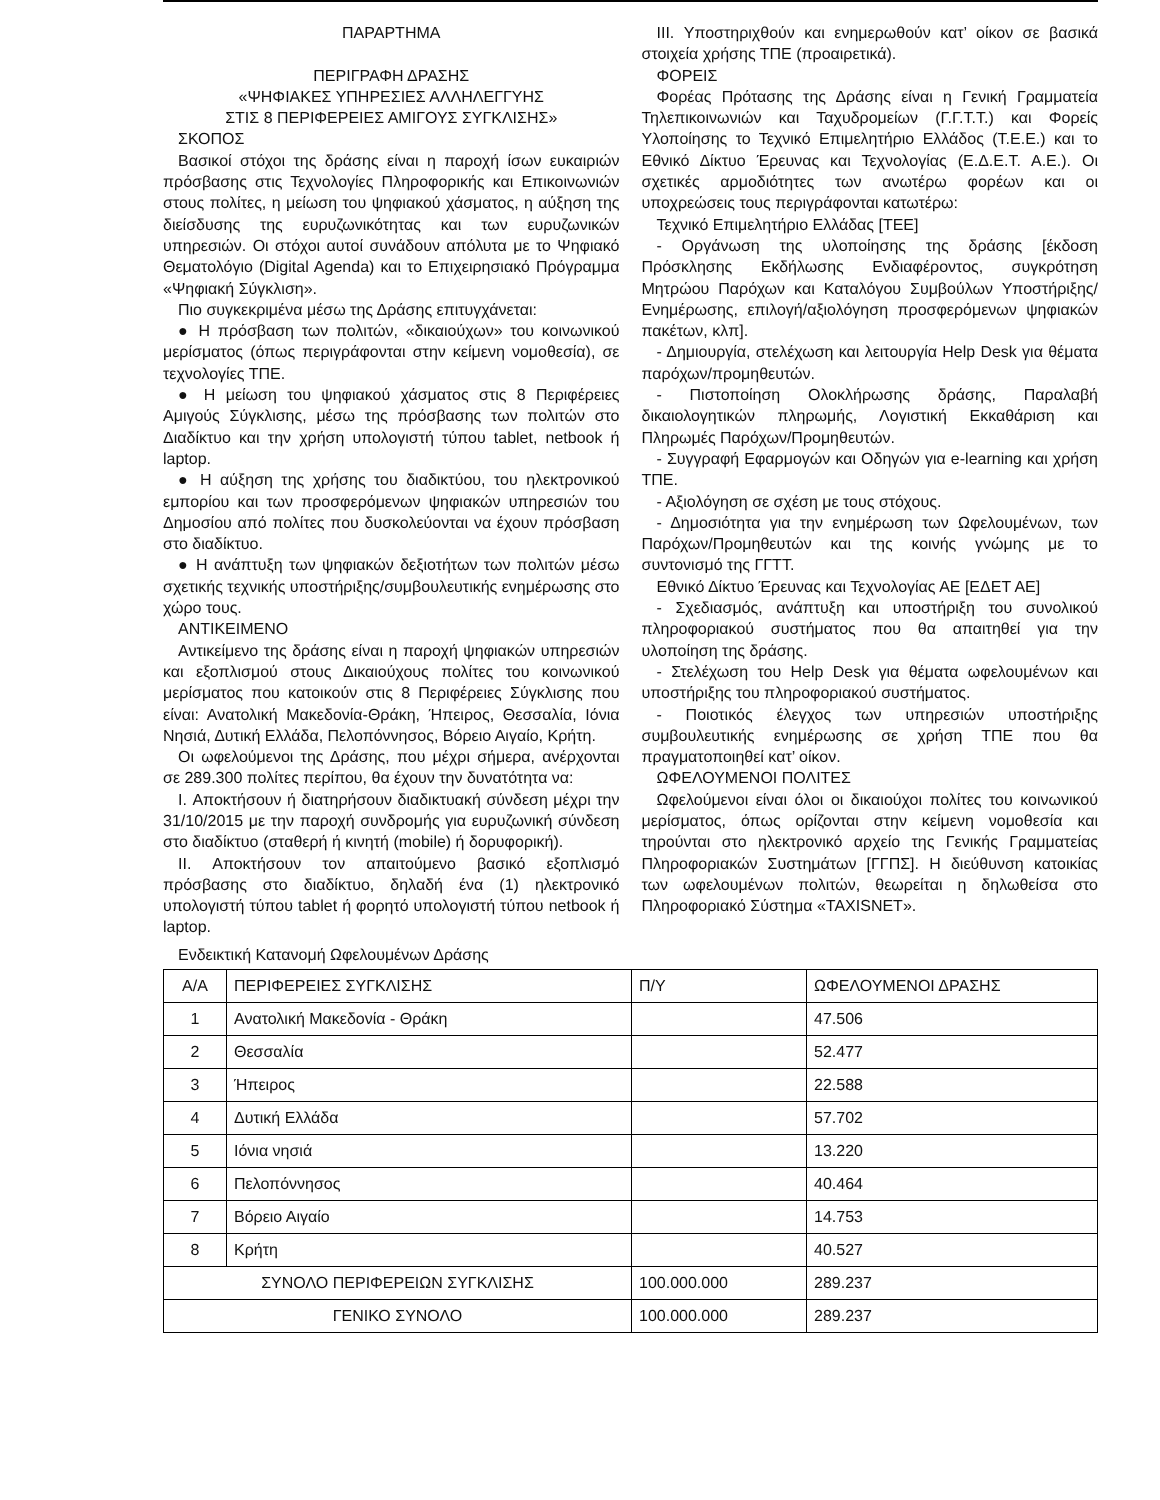ΠΑΡΑΡΤΗΜΑ
ΠΕΡΙΓΡΑΦΗ ΔΡΑΣΗΣ
«ΨΗΦΙΑΚΕΣ ΥΠΗΡΕΣΙΕΣ ΑΛΛΗΛΕΓΓΥΗΣ
ΣΤΙΣ 8 ΠΕΡΙΦΕΡΕΙΕΣ ΑΜΙΓΟΥΣ ΣΥΓΚΛΙΣΗΣ»
ΣΚΟΠΟΣ
Βασικοί στόχοι της δράσης είναι η παροχή ίσων ευκαιριών πρόσβασης στις Τεχνολογίες Πληροφορικής και Επικοινωνιών στους πολίτες, η μείωση του ψηφιακού χάσματος, η αύξηση της διείσδυσης της ευρυζωνικότητας και των ευρυζωνικών υπηρεσιών. Οι στόχοι αυτοί συνάδουν απόλυτα με το Ψηφιακό Θεματολόγιο (Digital Agenda) και το Επιχειρησιακό Πρόγραμμα «Ψηφιακή Σύγκλιση».
Πιο συγκεκριμένα μέσω της Δράσης επιτυγχάνεται:
● Η πρόσβαση των πολιτών, «δικαιούχων» του κοινωνικού μερίσματος (όπως περιγράφονται στην κείμενη νομοθεσία), σε τεχνολογίες ΤΠΕ.
● Η μείωση του ψηφιακού χάσματος στις 8 Περιφέρειες Αμιγούς Σύγκλισης, μέσω της πρόσβασης των πολιτών στο Διαδίκτυο και την χρήση υπολογιστή τύπου tablet, netbook ή laptop.
● Η αύξηση της χρήσης του διαδικτύου, του ηλεκτρονικού εμπορίου και των προσφερόμενων ψηφιακών υπηρεσιών του Δημοσίου από πολίτες που δυσκολεύονται να έχουν πρόσβαση στο διαδίκτυο.
● Η ανάπτυξη των ψηφιακών δεξιοτήτων των πολιτών μέσω σχετικής τεχνικής υποστήριξης/συμβουλευτικής ενημέρωσης στο χώρο τους.
ΑΝΤΙΚΕΙΜΕΝΟ
Αντικείμενο της δράσης είναι η παροχή ψηφιακών υπηρεσιών και εξοπλισμού στους Δικαιούχους πολίτες του κοινωνικού μερίσματος που κατοικούν στις 8 Περιφέρειες Σύγκλισης που είναι: Ανατολική Μακεδονία-Θράκη, Ήπειρος, Θεσσαλία, Ιόνια Νησιά, Δυτική Ελλάδα, Πελοπόννησος, Βόρειο Αιγαίο, Κρήτη.
Οι ωφελούμενοι της Δράσης, που μέχρι σήμερα, ανέρχονται σε 289.300 πολίτες περίπου, θα έχουν την δυνατότητα να:
I. Αποκτήσουν ή διατηρήσουν διαδικτυακή σύνδεση μέχρι την 31/10/2015 με την παροχή συνδρομής για ευρυζωνική σύνδεση στο διαδίκτυο (σταθερή ή κινητή (mobile) ή δορυφορική).
II. Αποκτήσουν τον απαιτούμενο βασικό εξοπλισμό πρόσβασης στο διαδίκτυο, δηλαδή ένα (1) ηλεκτρονικό υπολογιστή τύπου tablet ή φορητό υπολογιστή τύπου netbook ή laptop.
III. Υποστηριχθούν και ενημερωθούν κατ’ οίκον σε βασικά στοιχεία χρήσης ΤΠΕ (προαιρετικά).
ΦΟΡΕΙΣ
Φορέας Πρότασης της Δράσης είναι η Γενική Γραμματεία Τηλεπικοινωνιών και Ταχυδρομείων (Γ.Γ.Τ.Τ.) και Φορείς Υλοποίησης το Τεχνικό Επιμελητήριο Ελλάδος (Τ.Ε.Ε.) και το Εθνικό Δίκτυο Έρευνας και Τεχνολογίας (Ε.Δ.Ε.Τ. Α.Ε.). Οι σχετικές αρμοδιότητες των ανωτέρω φορέων και οι υποχρεώσεις τους περιγράφονται κατωτέρω:
Τεχνικό Επιμελητήριο Ελλάδας [ΤΕΕ]
- Οργάνωση της υλοποίησης της δράσης [έκδοση Πρόσκλησης Εκδήλωσης Ενδιαφέροντος, συγκρότηση Μητρώου Παρόχων και Καταλόγου Συμβούλων Υποστήριξης/Ενημέρωσης, επιλογή/αξιολόγηση προσφερόμενων ψηφιακών πακέτων, κλπ].
- Δημιουργία, στελέχωση και λειτουργία Help Desk για θέματα παρόχων/προμηθευτών.
- Πιστοποίηση Ολοκλήρωσης δράσης, Παραλαβή δικαιολογητικών πληρωμής, Λογιστική Εκκαθάριση και Πληρωμές Παρόχων/Προμηθευτών.
- Συγγραφή Εφαρμογών και Οδηγών για e-learning και χρήση ΤΠΕ.
- Αξιολόγηση σε σχέση με τους στόχους.
- Δημοσιότητα για την ενημέρωση των Ωφελουμένων, των Παρόχων/Προμηθευτών και της κοινής γνώμης με το συντονισμό της ΓΓΤΤ.
Εθνικό Δίκτυο Έρευνας και Τεχνολογίας ΑΕ [ΕΔΕΤ ΑΕ]
- Σχεδιασμός, ανάπτυξη και υποστήριξη του συνολικού πληροφοριακού συστήματος που θα απαιτηθεί για την υλοποίηση της δράσης.
- Στελέχωση του Help Desk για θέματα ωφελουμένων και υποστήριξης του πληροφοριακού συστήματος.
- Ποιοτικός έλεγχος των υπηρεσιών υποστήριξης συμβουλευτικής ενημέρωσης σε χρήση ΤΠΕ που θα πραγματοποιηθεί κατ’ οίκον.
ΩΦΕΛΟΥΜΕΝΟΙ ΠΟΛΙΤΕΣ
Ωφελούμενοι είναι όλοι οι δικαιούχοι πολίτες του κοινωνικού μερίσματος, όπως ορίζονται στην κείμενη νομοθεσία και τηρούνται στο ηλεκτρονικό αρχείο της Γενικής Γραμματείας Πληροφοριακών Συστημάτων [ΓΓΠΣ]. Η διεύθυνση κατοικίας των ωφελουμένων πολιτών, θεωρείται η δηλωθείσα στο Πληροφοριακό Σύστημα «TAXISNET».
Ενδεικτική Κατανομή Ωφελουμένων Δράσης
| Α/Α | ΠΕΡΙΦΕΡΕΙΕΣ ΣΥΓΚΛΙΣΗΣ | Π/Υ | ΩΦΕΛΟΥΜΕΝΟΙ ΔΡΑΣΗΣ |
| --- | --- | --- | --- |
| 1 | Ανατολική Μακεδονία - Θράκη | | 47.506 |
| 2 | Θεσσαλία | | 52.477 |
| 3 | Ήπειρος | | 22.588 |
| 4 | Δυτική Ελλάδα | | 57.702 |
| 5 | Ιόνια νησιά | | 13.220 |
| 6 | Πελοπόννησος | | 40.464 |
| 7 | Βόρειο Αιγαίο | | 14.753 |
| 8 | Κρήτη | | 40.527 |
| ΣΥΝΟΛΟ ΠΕΡΙΦΕΡΕΙΩΝ ΣΥΓΚΛΙΣΗΣ | | 100.000.000 | 289.237 |
| ΓΕΝΙΚΟ ΣΥΝΟΛΟ | | 100.000.000 | 289.237 |